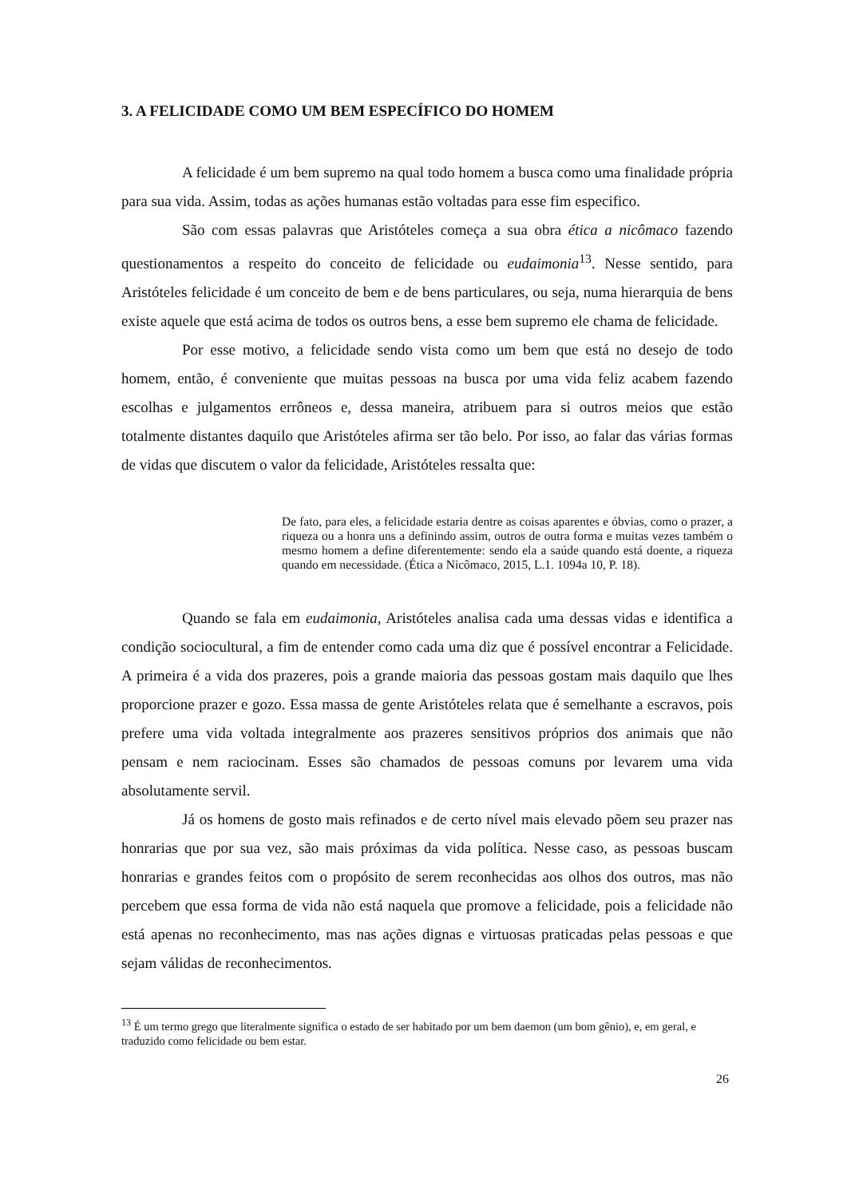3. A FELICIDADE COMO UM BEM ESPECÍFICO DO HOMEM
A felicidade é um bem supremo na qual todo homem a busca como uma finalidade própria para sua vida. Assim, todas as ações humanas estão voltadas para esse fim especifico.
São com essas palavras que Aristóteles começa a sua obra ética a nicômaco fazendo questionamentos a respeito do conceito de felicidade ou eudaimonia<sup>13</sup>. Nesse sentido, para Aristóteles felicidade é um conceito de bem e de bens particulares, ou seja, numa hierarquia de bens existe aquele que está acima de todos os outros bens, a esse bem supremo ele chama de felicidade.
Por esse motivo, a felicidade sendo vista como um bem que está no desejo de todo homem, então, é conveniente que muitas pessoas na busca por uma vida feliz acabem fazendo escolhas e julgamentos errôneos e, dessa maneira, atribuem para si outros meios que estão totalmente distantes daquilo que Aristóteles afirma ser tão belo. Por isso, ao falar das várias formas de vidas que discutem o valor da felicidade, Aristóteles ressalta que:
De fato, para eles, a felicidade estaria dentre as coisas aparentes e óbvias, como o prazer, a riqueza ou a honra uns a definindo assim, outros de outra forma e muitas vezes também o mesmo homem a define diferentemente: sendo ela a saúde quando está doente, a riqueza quando em necessidade. (Ética a Nicômaco, 2015, L.1. 1094a 10, P. 18).
Quando se fala em eudaimonia, Aristóteles analisa cada uma dessas vidas e identifica a condição sociocultural, a fim de entender como cada uma diz que é possível encontrar a Felicidade. A primeira é a vida dos prazeres, pois a grande maioria das pessoas gostam mais daquilo que lhes proporcione prazer e gozo. Essa massa de gente Aristóteles relata que é semelhante a escravos, pois prefere uma vida voltada integralmente aos prazeres sensitivos próprios dos animais que não pensam e nem raciocinam. Esses são chamados de pessoas comuns por levarem uma vida absolutamente servil.
Já os homens de gosto mais refinados e de certo nível mais elevado põem seu prazer nas honrarias que por sua vez, são mais próximas da vida política. Nesse caso, as pessoas buscam honrarias e grandes feitos com o propósito de serem reconhecidas aos olhos dos outros, mas não percebem que essa forma de vida não está naquela que promove a felicidade, pois a felicidade não está apenas no reconhecimento, mas nas ações dignas e virtuosas praticadas pelas pessoas e que sejam válidas de reconhecimentos.
<sup>13</sup> É um termo grego que literalmente significa o estado de ser habitado por um bem daemon (um bom gênio), e, em geral, e traduzido como felicidade ou bem estar.
26